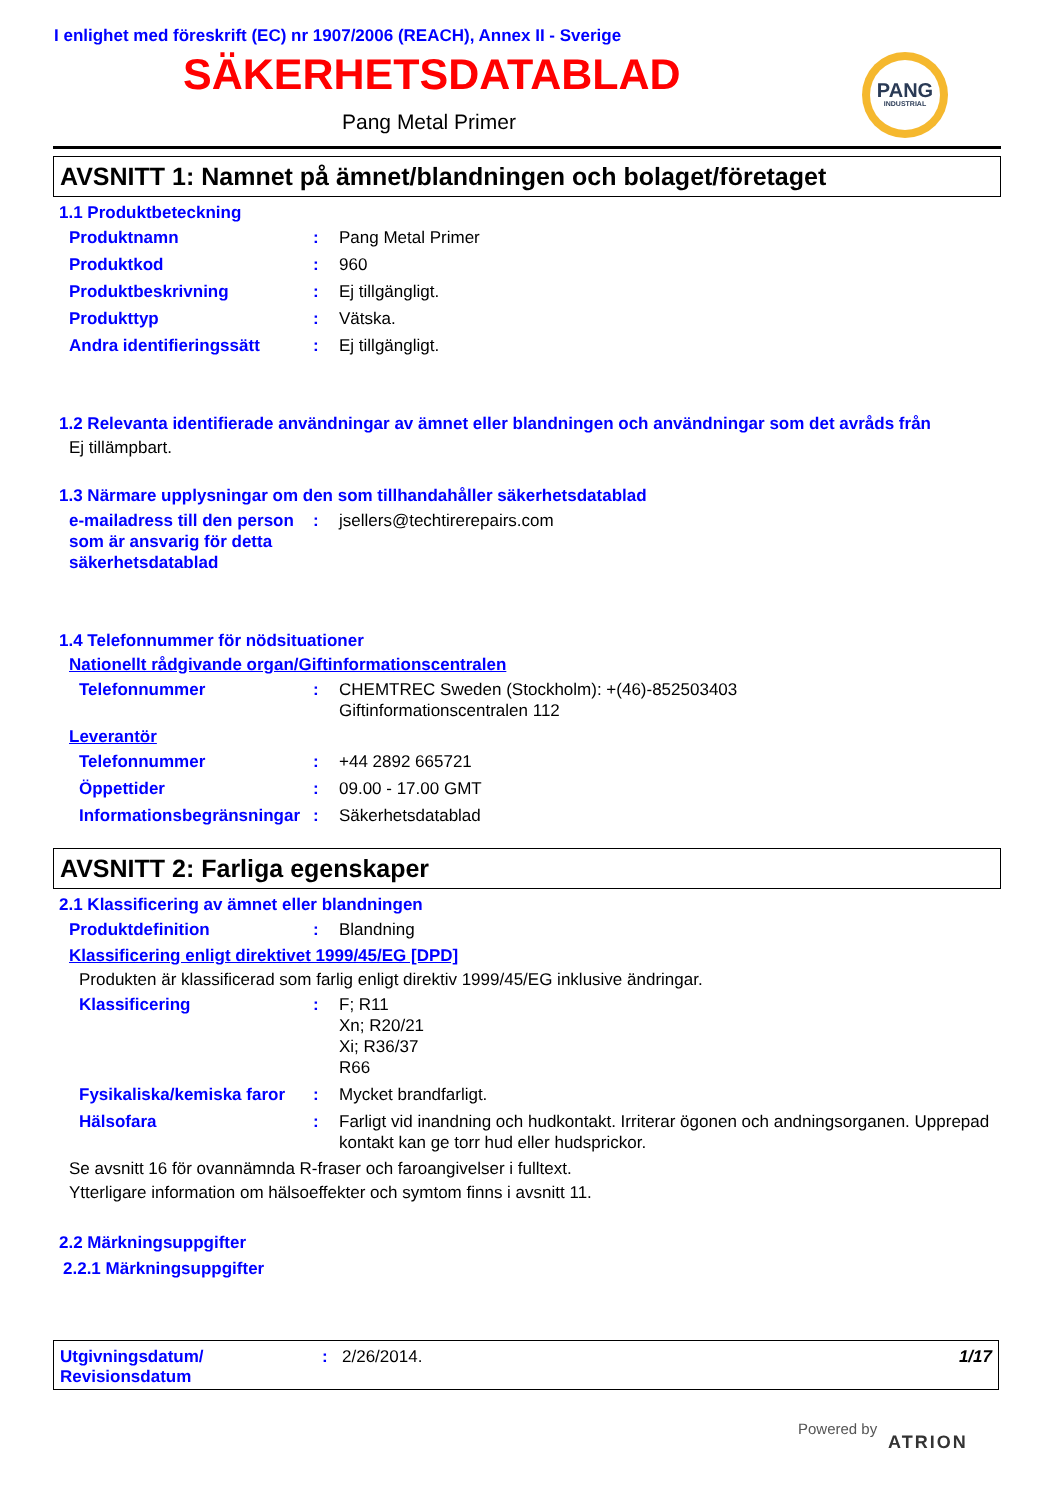I enlighet med föreskrift (EC) nr 1907/2006 (REACH), Annex II - Sverige
SÄKERHETSDATABLAD
Pang Metal Primer
PANG
INDUSTRIAL
AVSNITT 1: Namnet på ämnet/blandningen och bolaget/företaget
1.1 Produktbeteckning
Produktnamn: Pang Metal Primer
Produktkod: 960
Produktbeskrivning: Ej tillgängligt.
Produkttyp: Vätska.
Andra identifieringssätt: Ej tillgängligt.
1.2 Relevanta identifierade användningar av ämnet eller blandningen och användningar som det avråds från
Ej tillämpbart.
1.3 Närmare upplysningar om den som tillhandahåller säkerhetsdatablad
e-mailadress till den person som är ansvarig för detta säkerhetsdatablad: jsellers@techtirerepairs.com
1.4 Telefonnummer för nödsituationer
Nationellt rådgivande organ/Giftinformationscentralen
Telefonnummer: CHEMTREC Sweden (Stockholm): +(46)-852503403
Giftinformationscentralen 112
Leverantör
Telefonnummer: +44 2892 665721
Öppettider: 09.00 - 17.00 GMT
Informationsbegränsningar: Säkerhetsdatablad
AVSNITT 2: Farliga egenskaper
2.1 Klassificering av ämnet eller blandningen
Produktdefinition: Blandning
Klassificering enligt direktivet 1999/45/EG [DPD]
Produkten är klassificerad som farlig enligt direktiv 1999/45/EG inklusive ändringar.
Klassificering: F; R11
Xn; R20/21
Xi; R36/37
R66
Fysikaliska/kemiska faror: Mycket brandfarligt.
Hälsofara: Farligt vid inandning och hudkontakt. Irriterar ögonen och andningsorganen. Upprepad kontakt kan ge torr hud eller hudsprickor.
Se avsnitt 16 för ovannämnda R-fraser och faroangivelser i fulltext.
Ytterligare information om hälsoeffekter och symtom finns i avsnitt 11.
2.2 Märkningsuppgifter
2.2.1 Märkningsuppgifter
Utgivningsdatum/ Revisionsdatum: 2/26/2014. 1/17
Powered by
ATRION